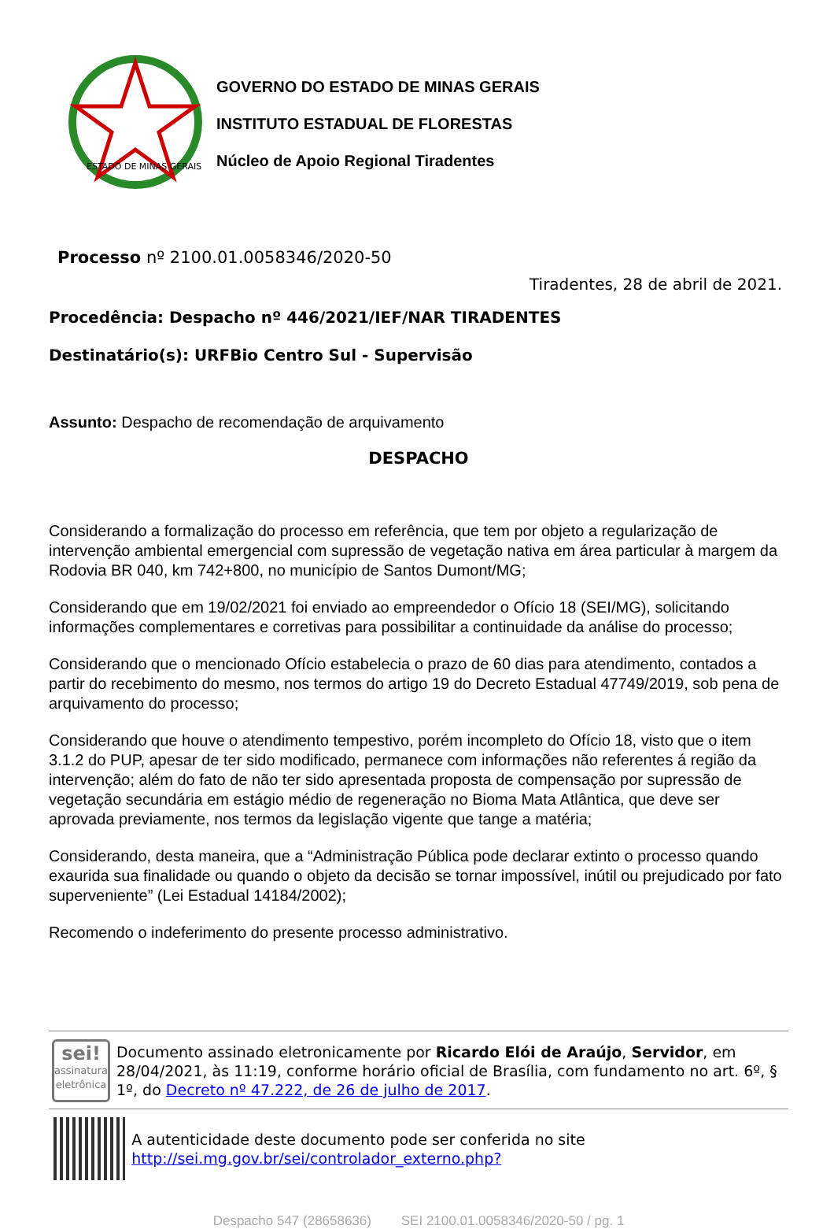ESTADO DE MINAS GERAIS
GOVERNO DO ESTADO DE MINAS GERAIS
INSTITUTO ESTADUAL DE FLORESTAS
Núcleo de Apoio Regional Tiradentes
Processo nº 2100.01.0058346/2020-50
Tiradentes, 28 de abril de 2021.
Procedência: Despacho nº 446/2021/IEF/NAR TIRADENTES
Destinatário(s): URFBio Centro Sul - Supervisão
Assunto: Despacho de recomendação de arquivamento
DESPACHO
Considerando a formalização do processo em referência, que tem por objeto a regularização de intervenção ambiental emergencial com supressão de vegetação nativa em área particular à margem da Rodovia BR 040, km 742+800, no município de Santos Dumont/MG;
Considerando que em 19/02/2021 foi enviado ao empreendedor o Ofício 18 (SEI/MG), solicitando informações complementares e corretivas para possibilitar a continuidade da análise do processo;
Considerando que o mencionado Ofício estabelecia o prazo de 60 dias para atendimento, contados a partir do recebimento do mesmo, nos termos do artigo 19 do Decreto Estadual 47749/2019, sob pena de arquivamento do processo;
Considerando que houve o atendimento tempestivo, porém incompleto do Ofício 18, visto que o item 3.1.2 do PUP, apesar de ter sido modificado, permanece com informações não referentes á região da intervenção; além do fato de não ter sido apresentada proposta de compensação por supressão de vegetação secundária em estágio médio de regeneração no Bioma Mata Atlântica, que deve ser aprovada previamente, nos termos da legislação vigente que tange a matéria;
Considerando, desta maneira, que a “Administração Pública pode declarar extinto o processo quando exaurida sua finalidade ou quando o objeto da decisão se tornar impossível, inútil ou prejudicado por fato superveniente” (Lei Estadual 14184/2002);
Recomendo o indeferimento do presente processo administrativo.
sei!
assinatura eletrônica
Documento assinado eletronicamente por Ricardo Elói de Araújo, Servidor, em 28/04/2021, às 11:19, conforme horário oficial de Brasília, com fundamento no art. 6º, § 1º, do Decreto nº 47.222, de 26 de julho de 2017.
A autenticidade deste documento pode ser conferida no site http://sei.mg.gov.br/sei/controlador_externo.php?
Despacho 547 (28658636) SEI 2100.01.0058346/2020-50 / pg. 1